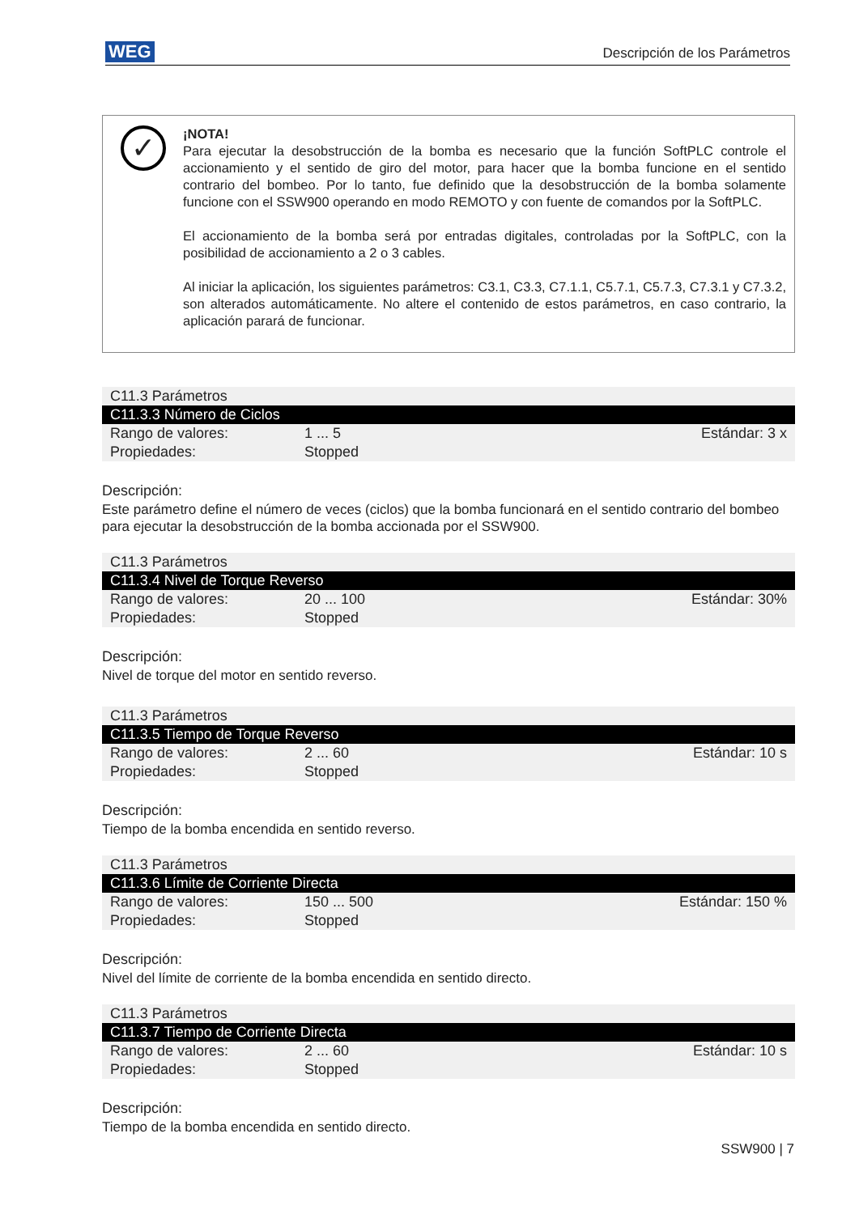WEG Descripción de los Parámetros
✓
¡NOTA!
Para ejecutar la desobstrucción de la bomba es necesario que la función SoftPLC controle el accionamiento y el sentido de giro del motor, para hacer que la bomba funcione en el sentido contrario del bombeo. Por lo tanto, fue definido que la desobstrucción de la bomba solamente funcione con el SSW900 operando en modo REMOTO y con fuente de comandos por la SoftPLC.
El accionamiento de la bomba será por entradas digitales, controladas por la SoftPLC, con la posibilidad de accionamiento a 2 o 3 cables.
Al iniciar la aplicación, los siguientes parámetros: C3.1, C3.3, C7.1.1, C5.7.1, C5.7.3, C7.3.1 y C7.3.2, son alterados automáticamente. No altere el contenido de estos parámetros, en caso contrario, la aplicación parará de funcionar.
| C11.3 Parámetros | | |
| C11.3.3 Número de Ciclos | | |
| Rango de valores: | 1 ... 5 | Estándar: 3 x |
| Propiedades: | Stopped | |
Descripción:
Este parámetro define el número de veces (ciclos) que la bomba funcionará en el sentido contrario del bombeo para ejecutar la desobstrucción de la bomba accionada por el SSW900.
| C11.3 Parámetros | | |
| C11.3.4 Nivel de Torque Reverso | | |
| Rango de valores: | 20 ... 100 | Estándar: 30% |
| Propiedades: | Stopped | |
Descripción:
Nivel de torque del motor en sentido reverso.
| C11.3 Parámetros | | |
| C11.3.5 Tiempo de Torque Reverso | | |
| Rango de valores: | 2 ... 60 | Estándar: 10 s |
| Propiedades: | Stopped | |
Descripción:
Tiempo de la bomba encendida en sentido reverso.
| C11.3 Parámetros | | |
| C11.3.6 Límite de Corriente Directa | | |
| Rango de valores: | 150 ... 500 | Estándar: 150 % |
| Propiedades: | Stopped | |
Descripción:
Nivel del límite de corriente de la bomba encendida en sentido directo.
| C11.3 Parámetros | | |
| C11.3.7 Tiempo de Corriente Directa | | |
| Rango de valores: | 2 ... 60 | Estándar: 10 s |
| Propiedades: | Stopped | |
Descripción:
Tiempo de la bomba encendida en sentido directo.
SSW900 | 7